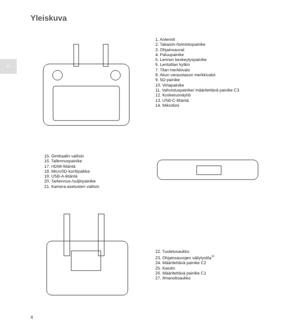Yleiskuva
FI
1. Antennit
2. Takaisin-/toimintopainike
3. Ohjainsauvat
4. Paluupainike
5. Lennon keskeytyspainike
6. Lentotilan kytkin
7. Tilan merkkivalo
8. Akun varaustason merkkivalot
9. 5D-painike
10. Virtapainike
11. Vahvistuspainike/ määritettävä painike C3
12. Kosketusnäyttö
13. USB-C-liitäntä
14. Mikrofoni
15. Gimbaalin valitsin
16. Tallennuspainike
17. HDMI-liitäntä
18. MicroSD-korttipaikka
19. USB-A-liitäntä
20. Tarkennus-/suljinpainike
21. Kamera-asetusten valitsin
22. Tuuletusaukko
23. Ohjainsauvojen säilytystila<sup>①</sup>
24. Määritettävä painike C2
25. Kaiutin
26. Määritettävä painike C1
27. Ilmanottoaukko
4